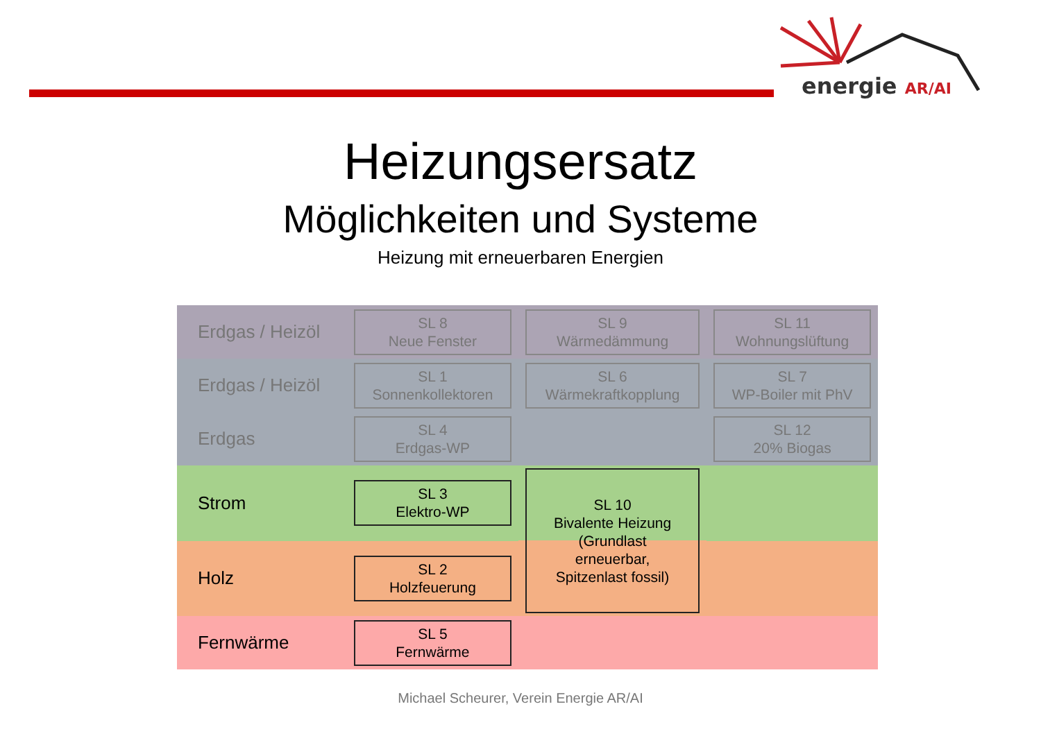energie AR/AI
Heizungsersatz
Möglichkeiten und Systeme
Heizung mit erneuerbaren Energien
| Erdgas / Heizöl | SL 8 Neue Fenster | SL 9 Wärmedämmung | SL 11 Wohnungslüftung |
| Erdgas / Heizöl | SL 1 Sonnenkollektoren | SL 6 Wärmekraftkopplung | SL 7 WP-Boiler mit PhV |
| Erdgas | SL 4 Erdgas-WP | | SL 12 20% Biogas |
| Strom | SL 3 Elektro-WP | SL 10 Bivalente Heizung (Grundlast erneuerbar, Spitzenlast fossil) | |
| Holz | SL 2 Holzfeuerung | | |
| Fernwärme | SL 5 Fernwärme | | |
Michael Scheurer, Verein Energie AR/AI